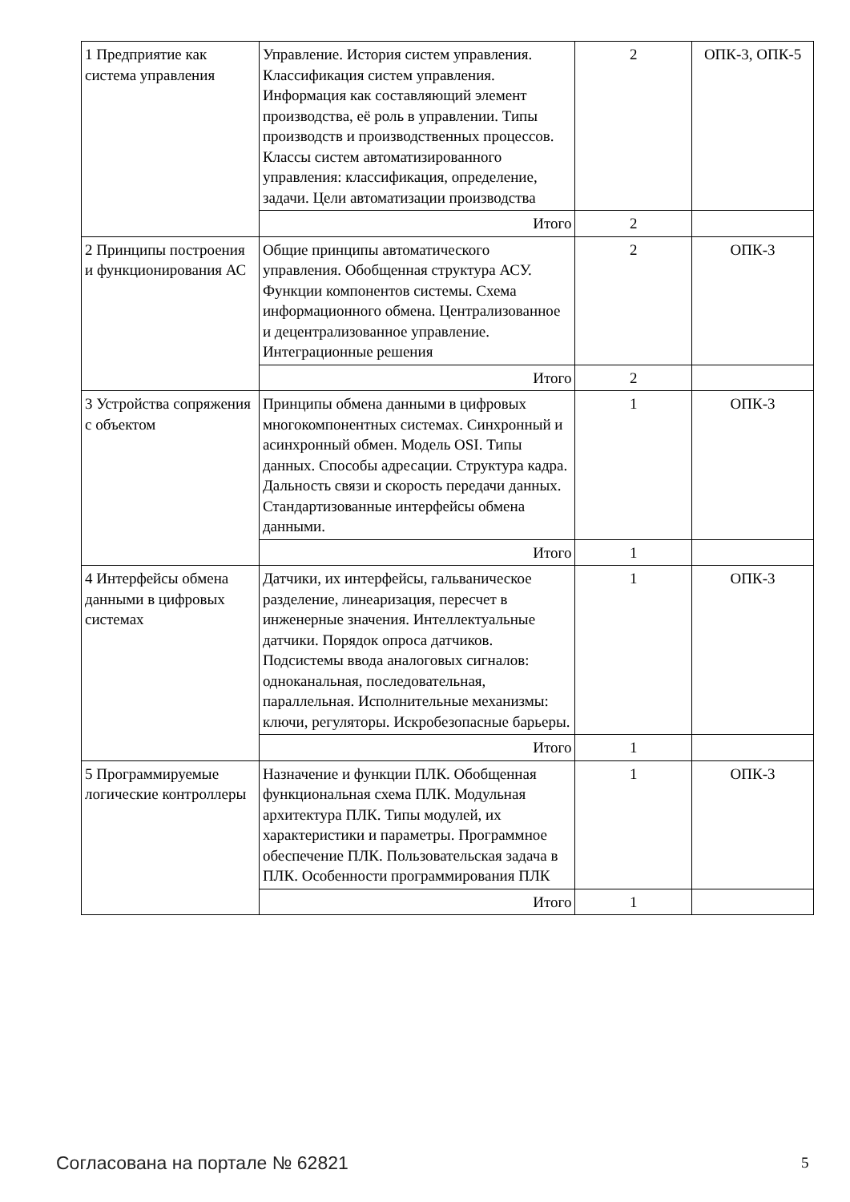| 1 Предприятие как система управления | Управление. История систем управления. Классификация систем управления. Информация как составляющий элемент производства, её роль в управлении. Типы производств и производственных процессов. Классы систем автоматизированного управления: классификация, определение, задачи. Цели автоматизации производства | 2 | ОПК-3, ОПК-5 |
| | Итого | 2 | |
| 2 Принципы построения и функционирования АС | Общие принципы автоматического управления. Обобщенная структура АСУ. Функции компонентов системы. Схема информационного обмена. Централизованное и децентрализованное управление. Интеграционные решения | 2 | ОПК-3 |
| | Итого | 2 | |
| 3 Устройства сопряжения с объектом | Принципы обмена данными в цифровых многокомпонентных системах. Синхронный и асинхронный обмен. Модель OSI. Типы данных. Способы адресации. Структура кадра. Дальность связи и скорость передачи данных. Стандартизованные интерфейсы обмена данными. | 1 | ОПК-3 |
| | Итого | 1 | |
| 4 Интерфейсы обмена данными в цифровых системах | Датчики, их интерфейсы, гальваническое разделение, линеаризация, пересчет в инженерные значения. Интеллектуальные датчики. Порядок опроса датчиков. Подсистемы ввода аналоговых сигналов: одноканальная, последовательная, параллельная. Исполнительные механизмы: ключи, регуляторы. Искробезопасные барьеры. | 1 | ОПК-3 |
| | Итого | 1 | |
| 5 Программируемые логические контроллеры | Назначение и функции ПЛК. Обобщенная функциональная схема ПЛК. Модульная архитектура ПЛК. Типы модулей, их характеристики и параметры. Программное обеспечение ПЛК. Пользовательская задача в ПЛК. Особенности программирования ПЛК | 1 | ОПК-3 |
| | Итого | 1 | |
Согласована на портале № 62821 5